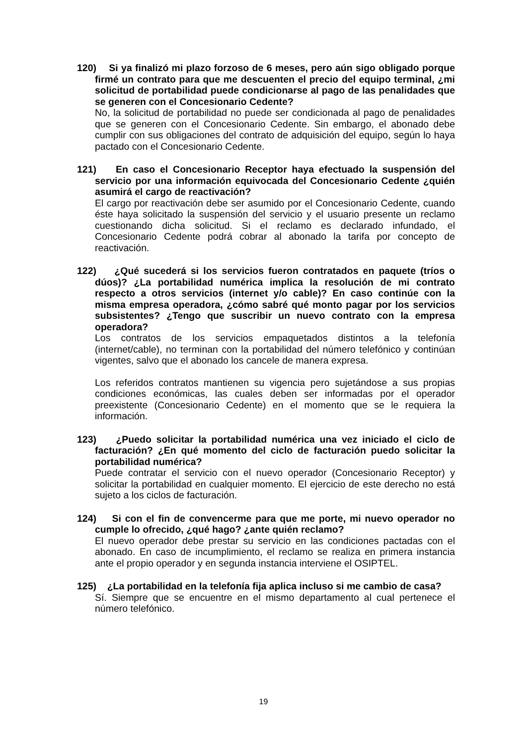120) Si ya finalizó mi plazo forzoso de 6 meses, pero aún sigo obligado porque firmé un contrato para que me descuenten el precio del equipo terminal, ¿mi solicitud de portabilidad puede condicionarse al pago de las penalidades que se generen con el Concesionario Cedente?
No, la solicitud de portabilidad no puede ser condicionada al pago de penalidades que se generen con el Concesionario Cedente. Sin embargo, el abonado debe cumplir con sus obligaciones del contrato de adquisición del equipo, según lo haya pactado con el Concesionario Cedente.
121) En caso el Concesionario Receptor haya efectuado la suspensión del servicio por una información equivocada del Concesionario Cedente ¿quién asumirá el cargo de reactivación?
El cargo por reactivación debe ser asumido por el Concesionario Cedente, cuando éste haya solicitado la suspensión del servicio y el usuario presente un reclamo cuestionando dicha solicitud. Si el reclamo es declarado infundado, el Concesionario Cedente podrá cobrar al abonado la tarifa por concepto de reactivación.
122) ¿Qué sucederá si los servicios fueron contratados en paquete (tríos o dúos)? ¿La portabilidad numérica implica la resolución de mi contrato respecto a otros servicios (internet y/o cable)? En caso continúe con la misma empresa operadora, ¿cómo sabré qué monto pagar por los servicios subsistentes? ¿Tengo que suscribir un nuevo contrato con la empresa operadora?
Los contratos de los servicios empaquetados distintos a la telefonía (internet/cable), no terminan con la portabilidad del número telefónico y continúan vigentes, salvo que el abonado los cancele de manera expresa.
Los referidos contratos mantienen su vigencia pero sujetándose a sus propias condiciones económicas, las cuales deben ser informadas por el operador preexistente (Concesionario Cedente) en el momento que se le requiera la información.
123) ¿Puedo solicitar la portabilidad numérica una vez iniciado el ciclo de facturación? ¿En qué momento del ciclo de facturación puedo solicitar la portabilidad numérica?
Puede contratar el servicio con el nuevo operador (Concesionario Receptor) y solicitar la portabilidad en cualquier momento. El ejercicio de este derecho no está sujeto a los ciclos de facturación.
124) Si con el fin de convencerme para que me porte, mi nuevo operador no cumple lo ofrecido, ¿qué hago? ¿ante quién reclamo?
El nuevo operador debe prestar su servicio en las condiciones pactadas con el abonado. En caso de incumplimiento, el reclamo se realiza en primera instancia ante el propio operador y en segunda instancia interviene el OSIPTEL.
125) ¿La portabilidad en la telefonía fija aplica incluso si me cambio de casa?
Sí. Siempre que se encuentre en el mismo departamento al cual pertenece el número telefónico.
19